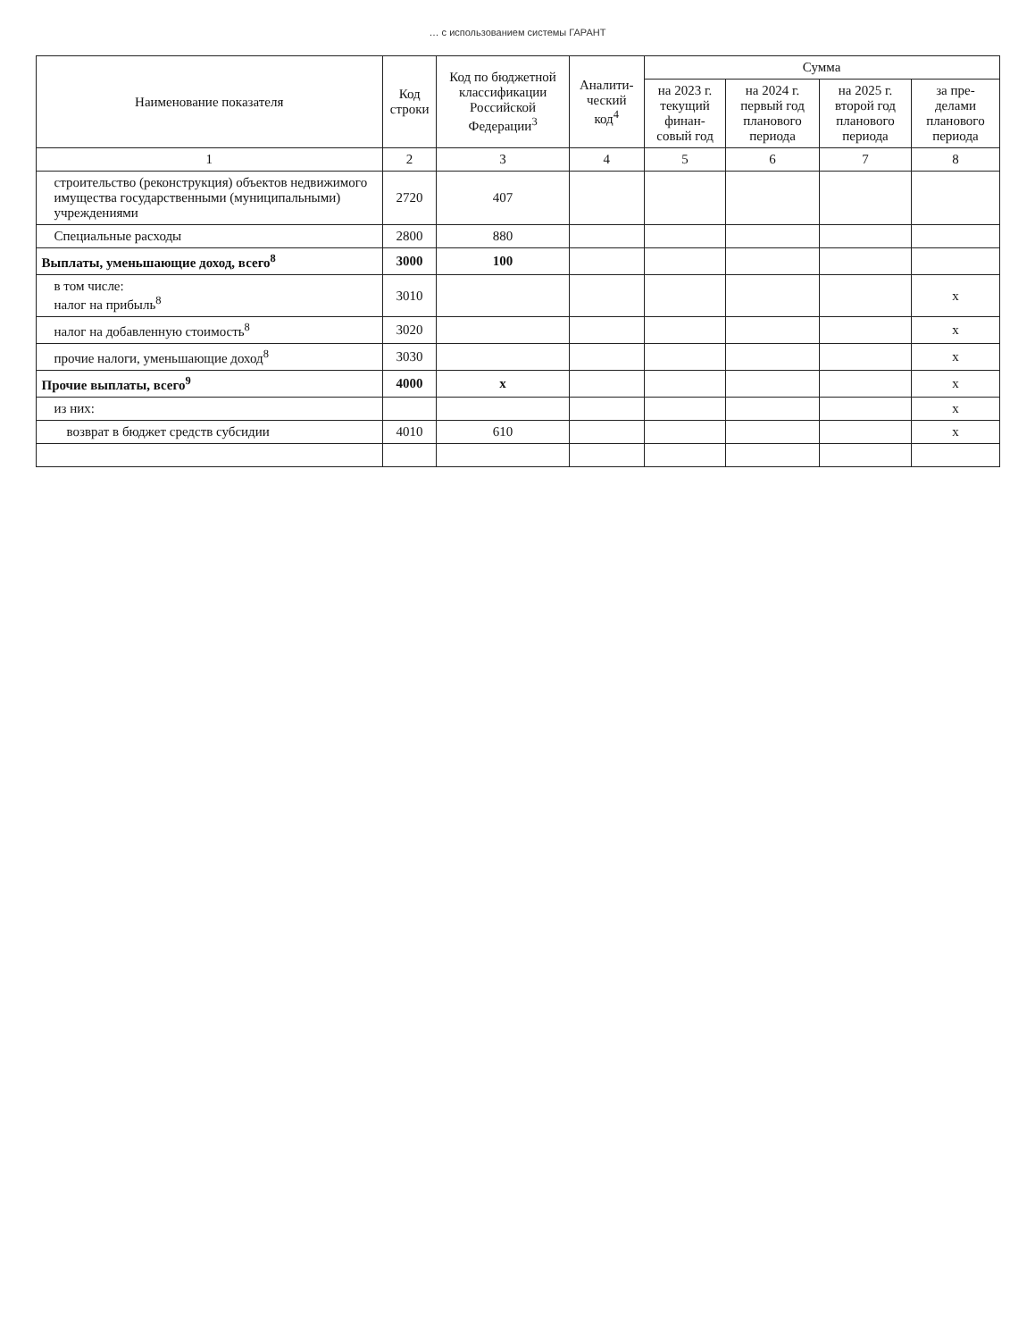… с использованием системы ГАРАНТ
| Наименование показателя | Код строки | Код по бюджетной классификации Российской Федерации<sup>3</sup> | Аналити-ческий код<sup>4</sup> | Сумма | | | |
| --- | --- | --- | --- | --- | --- | --- | --- |
| | | | | на 2023 г. текущий финан-совый год | на 2024 г. первый год планового периода | на 2025 г. второй год планового периода | за пре-делами планового периода |
| 1 | 2 | 3 | 4 | 5 | 6 | 7 | 8 |
| строительство (реконструкция) объектов недвижимого имущества государственными (муниципальными) учреждениями | 2720 | 407 | | | | | |
| Специальные расходы | 2800 | 880 | | | | | |
| Выплаты, уменьшающие доход, всего<sup>8</sup> | 3000 | 100 | | | | | |
| в том числе: налог на прибыль<sup>8</sup> | 3010 | | | | | | x |
| налог на добавленную стоимость<sup>8</sup> | 3020 | | | | | | x |
| прочие налоги, уменьшающие доход<sup>8</sup> | 3030 | | | | | | x |
| Прочие выплаты, всего<sup>9</sup> | 4000 | x | | | | | x |
| из них: | | | | | | | x |
| возврат в бюджет средств субсидии | 4010 | 610 | | | | | x |